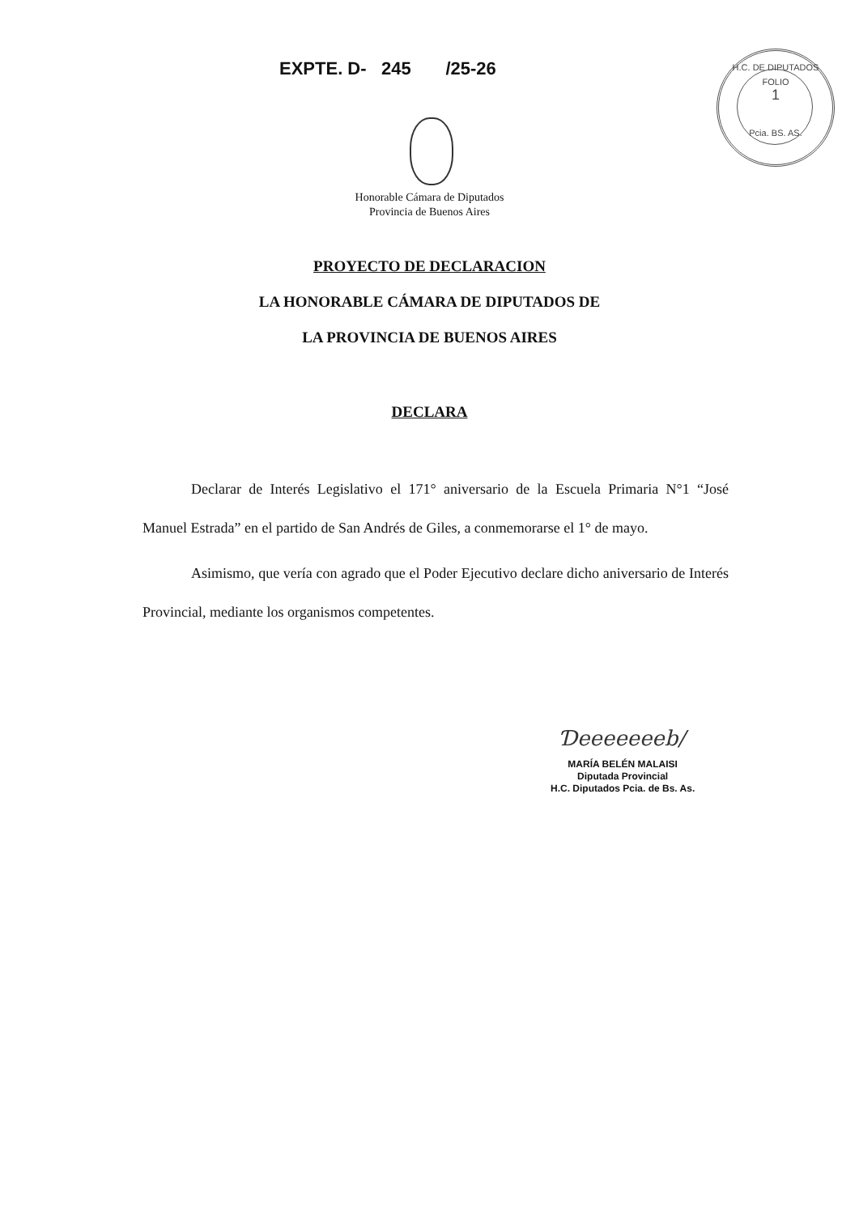EXPTE. D- 245 /25-26
H.C. DE DIPUTADOS
FOLIO
1
Pcia. BS. AS.
Honorable Cámara de Diputados
Provincia de Buenos Aires
PROYECTO DE DECLARACION
LA HONORABLE CÁMARA DE DIPUTADOS DE
LA PROVINCIA DE BUENOS AIRES
DECLARA
Declarar de Interés Legislativo el 171° aniversario de la Escuela Primaria N°1 “José Manuel Estrada” en el partido de San Andrés de Giles, a conmemorarse el 1° de mayo.
Asimismo, que vería con agrado que el Poder Ejecutivo declare dicho aniversario de Interés Provincial, mediante los organismos competentes.
Ɗeeeeeeeb/
MARÍA BELÉN MALAISI
Diputada Provincial
H.C. Diputados Pcia. de Bs. As.